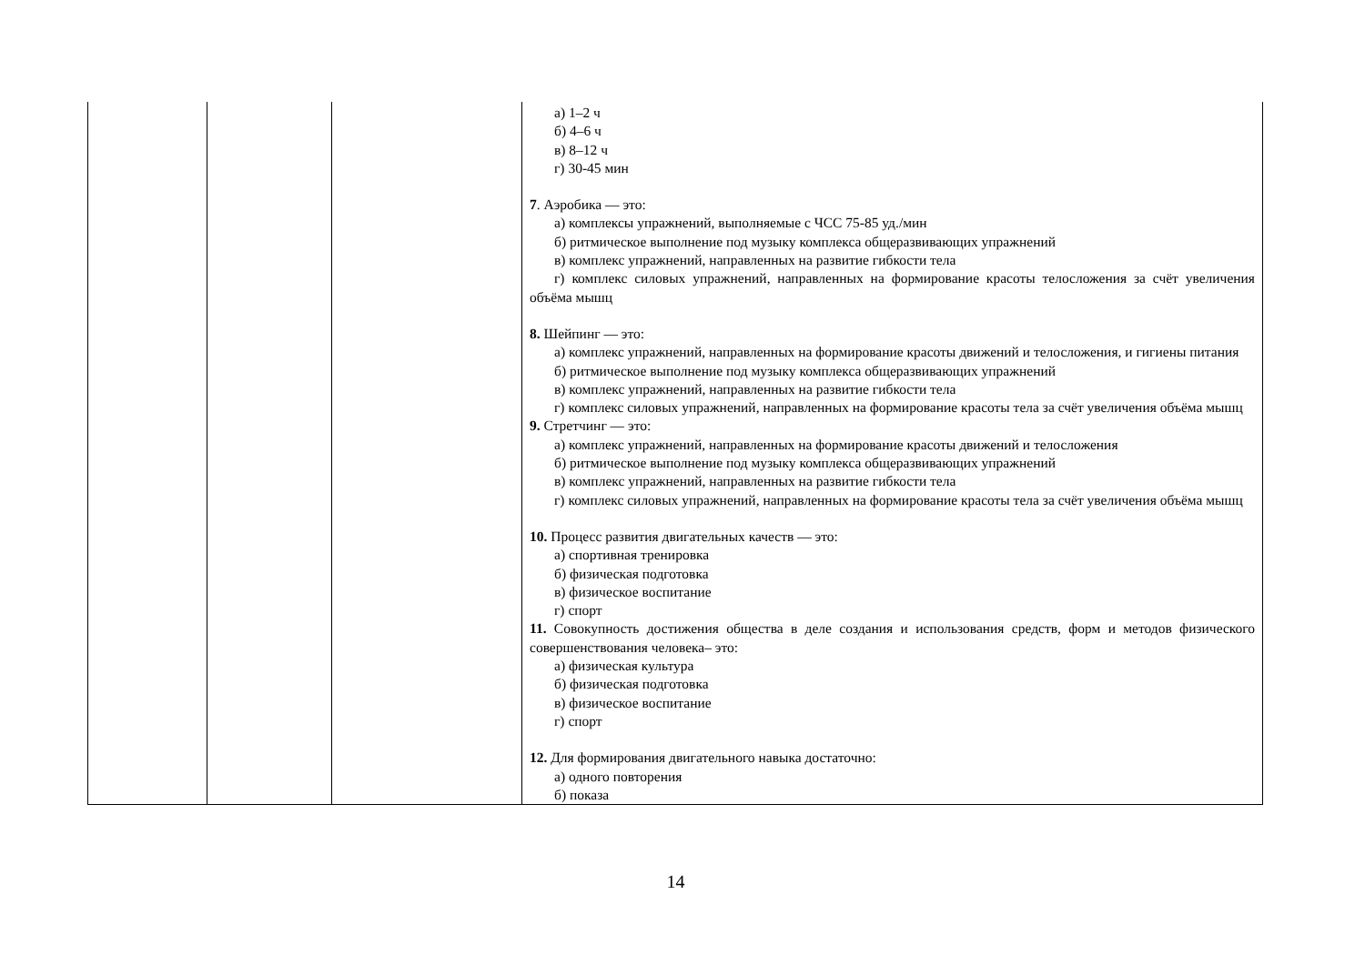| | | | а) 1–2 ч б) 4–6 ч в) 8–12 ч г) 30-45 мин 7 . Аэробика — это: а) комплексы упражнений, выполняемые с ЧСС 75-85 уд./мин б) ритмическое выполнение под музыку комплекса общеразвивающих упражнений в) комплекс упражнений, направленных на развитие гибкости тела г) комплекс силовых упражнений, направленных на формирование красоты телосложения за счёт увеличения объёма мышц 8. Шейпинг — это: а) комплекс упражнений, направленных на формирование красоты движений и телосложения, и гигиены питания б) ритмическое выполнение под музыку комплекса общеразвивающих упражнений в) комплекс упражнений, направленных на развитие гибкости тела г) комплекс силовых упражнений, направленных на формирование красоты тела за счёт увеличения объёма мышц 9. Стретчинг — это: а) комплекс упражнений, направленных на формирование красоты движений и телосложения б) ритмическое выполнение под музыку комплекса общеразвивающих упражнений в) комплекс упражнений, направленных на развитие гибкости тела г) комплекс силовых упражнений, направленных на формирование красоты тела за счёт увеличения объёма мышц 10. Процесс развития двигательных качеств — это: а) спортивная тренировка б) физическая подготовка в) физическое воспитание г) спорт 11. Совокупность достижения общества в деле создания и использования средств, форм и методов физического совершенствования человека– это: а) физическая культура б) физическая подготовка в) физическое воспитание г) спорт 12. Для формирования двигательного навыка достаточно: а) одного повторения б) показа |
14